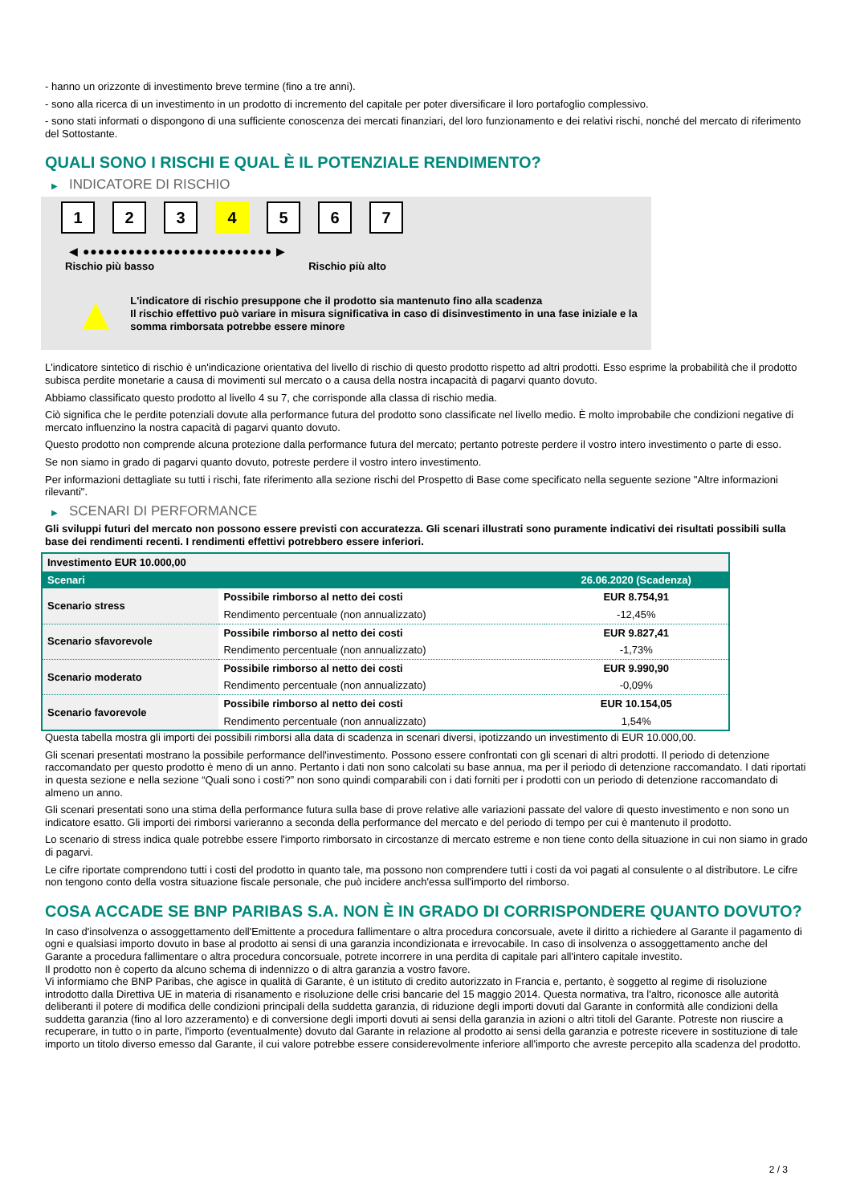- hanno un orizzonte di investimento breve termine (fino a tre anni).
- sono alla ricerca di un investimento in un prodotto di incremento del capitale per poter diversificare il loro portafoglio complessivo.
- sono stati informati o dispongono di una sufficiente conoscenza dei mercati finanziari, del loro funzionamento e dei relativi rischi, nonché del mercato di riferimento del Sottostante.
QUALI SONO I RISCHI E QUAL È IL POTENZIALE RENDIMENTO?
▶ INDICATORE DI RISCHIO
1 2 3 4 5 6 7
◀ ●●●●●●●●●●●●●●●●●●●●●●●●● ▶
Rischio più basso Rischio più alto
▲
L'indicatore di rischio presuppone che il prodotto sia mantenuto fino alla scadenza
Il rischio effettivo può variare in misura significativa in caso di disinvestimento in una fase iniziale e la somma rimborsata potrebbe essere minore
L'indicatore sintetico di rischio è un'indicazione orientativa del livello di rischio di questo prodotto rispetto ad altri prodotti. Esso esprime la probabilità che il prodotto subisca perdite monetarie a causa di movimenti sul mercato o a causa della nostra incapacità di pagarvi quanto dovuto.
Abbiamo classificato questo prodotto al livello 4 su 7, che corrisponde alla classa di rischio media.
Ciò significa che le perdite potenziali dovute alla performance futura del prodotto sono classificate nel livello medio. È molto improbabile che condizioni negative di mercato influenzino la nostra capacità di pagarvi quanto dovuto.
Questo prodotto non comprende alcuna protezione dalla performance futura del mercato; pertanto potreste perdere il vostro intero investimento o parte di esso.
Se non siamo in grado di pagarvi quanto dovuto, potreste perdere il vostro intero investimento.
Per informazioni dettagliate su tutti i rischi, fate riferimento alla sezione rischi del Prospetto di Base come specificato nella seguente sezione "Altre informazioni rilevanti".
▶ SCENARI DI PERFORMANCE
Gli sviluppi futuri del mercato non possono essere previsti con accuratezza. Gli scenari illustrati sono puramente indicativi dei risultati possibili sulla base dei rendimenti recenti. I rendimenti effettivi potrebbero essere inferiori.
| Investimento EUR 10.000,00 | | |
| Scenari | | 26.06.2020 (Scadenza) |
| Scenario stress | Possibile rimborso al netto dei costi | EUR 8.754,91 |
| | Rendimento percentuale (non annualizzato) | -12,45% |
| Scenario sfavorevole | Possibile rimborso al netto dei costi | EUR 9.827,41 |
| | Rendimento percentuale (non annualizzato) | -1,73% |
| Scenario moderato | Possibile rimborso al netto dei costi | EUR 9.990,90 |
| | Rendimento percentuale (non annualizzato) | -0,09% |
| Scenario favorevole | Possibile rimborso al netto dei costi | EUR 10.154,05 |
| | Rendimento percentuale (non annualizzato) | 1,54% |
Questa tabella mostra gli importi dei possibili rimborsi alla data di scadenza in scenari diversi, ipotizzando un investimento di EUR 10.000,00.
Gli scenari presentati mostrano la possibile performance dell'investimento. Possono essere confrontati con gli scenari di altri prodotti. Il periodo di detenzione raccomandato per questo prodotto è meno di un anno. Pertanto i dati non sono calcolati su base annua, ma per il periodo di detenzione raccomandato. I dati riportati in questa sezione e nella sezione “Quali sono i costi?” non sono quindi comparabili con i dati forniti per i prodotti con un periodo di detenzione raccomandato di almeno un anno.
Gli scenari presentati sono una stima della performance futura sulla base di prove relative alle variazioni passate del valore di questo investimento e non sono un indicatore esatto. Gli importi dei rimborsi varieranno a seconda della performance del mercato e del periodo di tempo per cui è mantenuto il prodotto.
Lo scenario di stress indica quale potrebbe essere l'importo rimborsato in circostanze di mercato estreme e non tiene conto della situazione in cui non siamo in grado di pagarvi.
Le cifre riportate comprendono tutti i costi del prodotto in quanto tale, ma possono non comprendere tutti i costi da voi pagati al consulente o al distributore. Le cifre non tengono conto della vostra situazione fiscale personale, che può incidere anch'essa sull'importo del rimborso.
COSA ACCADE SE BNP PARIBAS S.A. NON È IN GRADO DI CORRISPONDERE QUANTO DOVUTO?
In caso d'insolvenza o assoggettamento dell'Emittente a procedura fallimentare o altra procedura concorsuale, avete il diritto a richiedere al Garante il pagamento di ogni e qualsiasi importo dovuto in base al prodotto ai sensi di una garanzia incondizionata e irrevocabile. In caso di insolvenza o assoggettamento anche del Garante a procedura fallimentare o altra procedura concorsuale, potrete incorrere in una perdita di capitale pari all'intero capitale investito.
Il prodotto non è coperto da alcuno schema di indennizzo o di altra garanzia a vostro favore.
Vi informiamo che BNP Paribas, che agisce in qualità di Garante, è un istituto di credito autorizzato in Francia e, pertanto, è soggetto al regime di risoluzione introdotto dalla Direttiva UE in materia di risanamento e risoluzione delle crisi bancarie del 15 maggio 2014. Questa normativa, tra l'altro, riconosce alle autorità deliberanti il potere di modifica delle condizioni principali della suddetta garanzia, di riduzione degli importi dovuti dal Garante in conformità alle condizioni della suddetta garanzia (fino al loro azzeramento) e di conversione degli importi dovuti ai sensi della garanzia in azioni o altri titoli del Garante. Potreste non riuscire a recuperare, in tutto o in parte, l'importo (eventualmente) dovuto dal Garante in relazione al prodotto ai sensi della garanzia e potreste ricevere in sostituzione di tale importo un titolo diverso emesso dal Garante, il cui valore potrebbe essere considerevolmente inferiore all'importo che avreste percepito alla scadenza del prodotto.
2 / 3